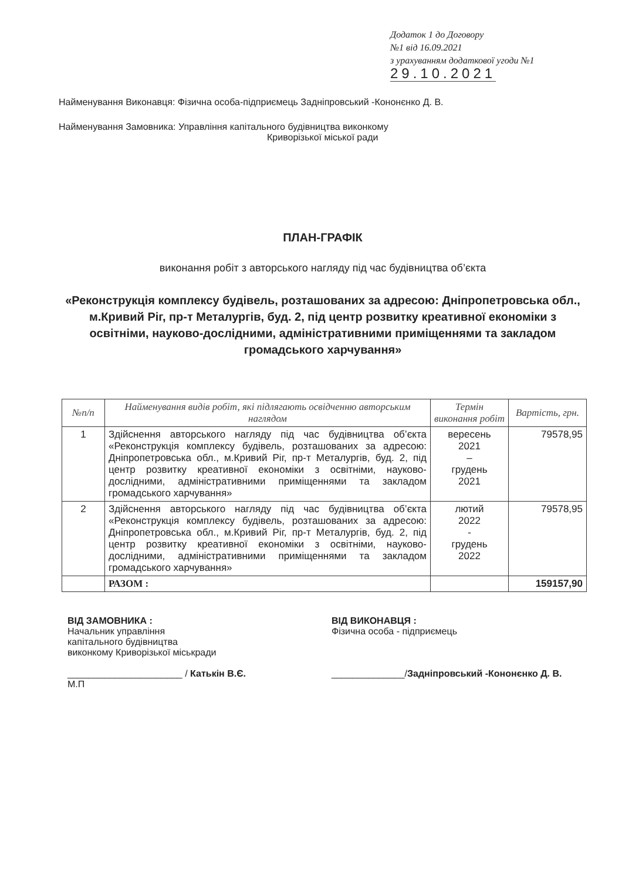Додаток 1 до Договору
№1 від 16.09.2021
з урахуванням додаткової угоди №1
29.10.2021
Найменування Виконавця: Фізична особа-підприємець Задніпровський -Кононєнко Д. В.
Найменування Замовника: Управління капітального будівництва виконкому
Криворізької міської ради
ПЛАН-ГРАФІК
виконання робіт з авторського нагляду під час будівництва об’єкта
«Реконструкція комплексу будівель, розташованих за адресою: Дніпропетровська обл., м.Кривий Ріг, пр-т Металургів, буд. 2, під центр розвитку креативної економіки з освітніми, науково-дослідними, адміністративними приміщеннями та закладом громадського харчування»
| №п/п | Найменування видів робіт, які підлягають освідченню авторським наглядом | Термін виконання робіт | Вартість, грн. |
| --- | --- | --- | --- |
| 1 | Здійснення авторського нагляду під час будівництва об’єкта «Реконструкція комплексу будівель, розташованих за адресою: Дніпропетровська обл., м.Кривий Ріг, пр-т Металургів, буд. 2, під центр розвитку креативної економіки з освітніми, науково-дослідними, адміністративними приміщеннями та закладом громадського харчування» | вересень 2021 – грудень 2021 | 79578,95 |
| 2 | Здійснення авторського нагляду під час будівництва об’єкта «Реконструкція комплексу будівель, розташованих за адресою: Дніпропетровська обл., м.Кривий Ріг, пр-т Металургів, буд. 2, під центр розвитку креативної економіки з освітніми, науково-дослідними, адміністративними приміщеннями та закладом громадського харчування» | лютий 2022 - грудень 2022 | 79578,95 |
| | РАЗОМ : | | 159157,90 |
ВІД ЗАМОВНИКА :
Начальник управління
капітального будівництва
виконкому Криворізької міськради
______________________ / Катькін В.Є.
М.П
ВІД ВИКОНАВЦЯ :
Фізична особа - підприємець
______________/Задніпровський -Кононєнко Д. В.